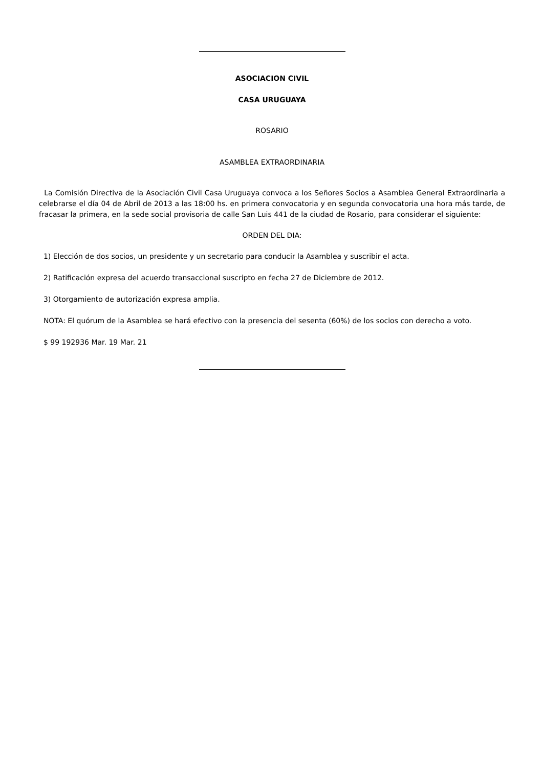ASOCIACION CIVIL
CASA URUGUAYA
ROSARIO
ASAMBLEA EXTRAORDINARIA
La Comisión Directiva de la Asociación Civil Casa Uruguaya convoca a los Señores Socios a Asamblea General Extraordinaria a celebrarse el día 04 de Abril de 2013 a las 18:00 hs. en primera convocatoria y en segunda convocatoria una hora más tarde, de fracasar la primera, en la sede social provisoria de calle San Luis 441 de la ciudad de Rosario, para considerar el siguiente:
ORDEN DEL DIA:
1) Elección de dos socios, un presidente y un secretario para conducir la Asamblea y suscribir el acta.
2) Ratificación expresa del acuerdo transaccional suscripto en fecha 27 de Diciembre de 2012.
3) Otorgamiento de autorización expresa amplia.
NOTA: El quórum de la Asamblea se hará efectivo con la presencia del sesenta (60%) de los socios con derecho a voto.
$ 99 192936 Mar. 19 Mar. 21